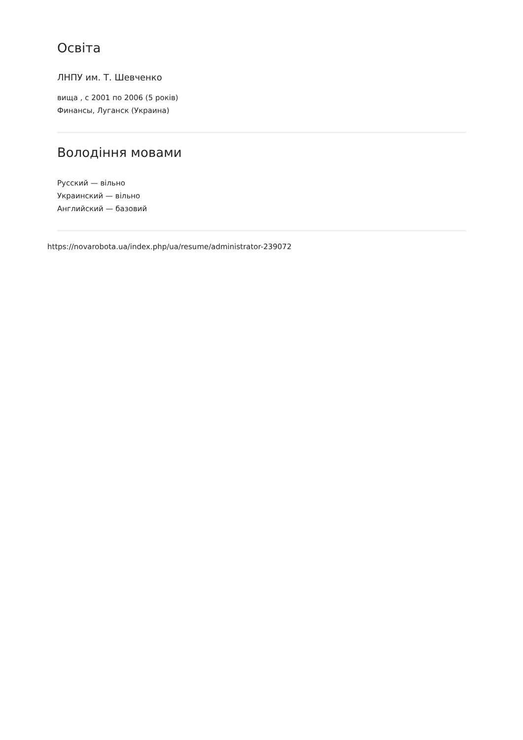Освіта
ЛНПУ им. Т. Шевченко
вища , с 2001 по 2006 (5 років)
Финансы, Луганск (Украина)
Володіння мовами
Русский — вільно
Украинский — вільно
Английский — базовий
https://novarobota.ua/index.php/ua/resume/administrator-239072